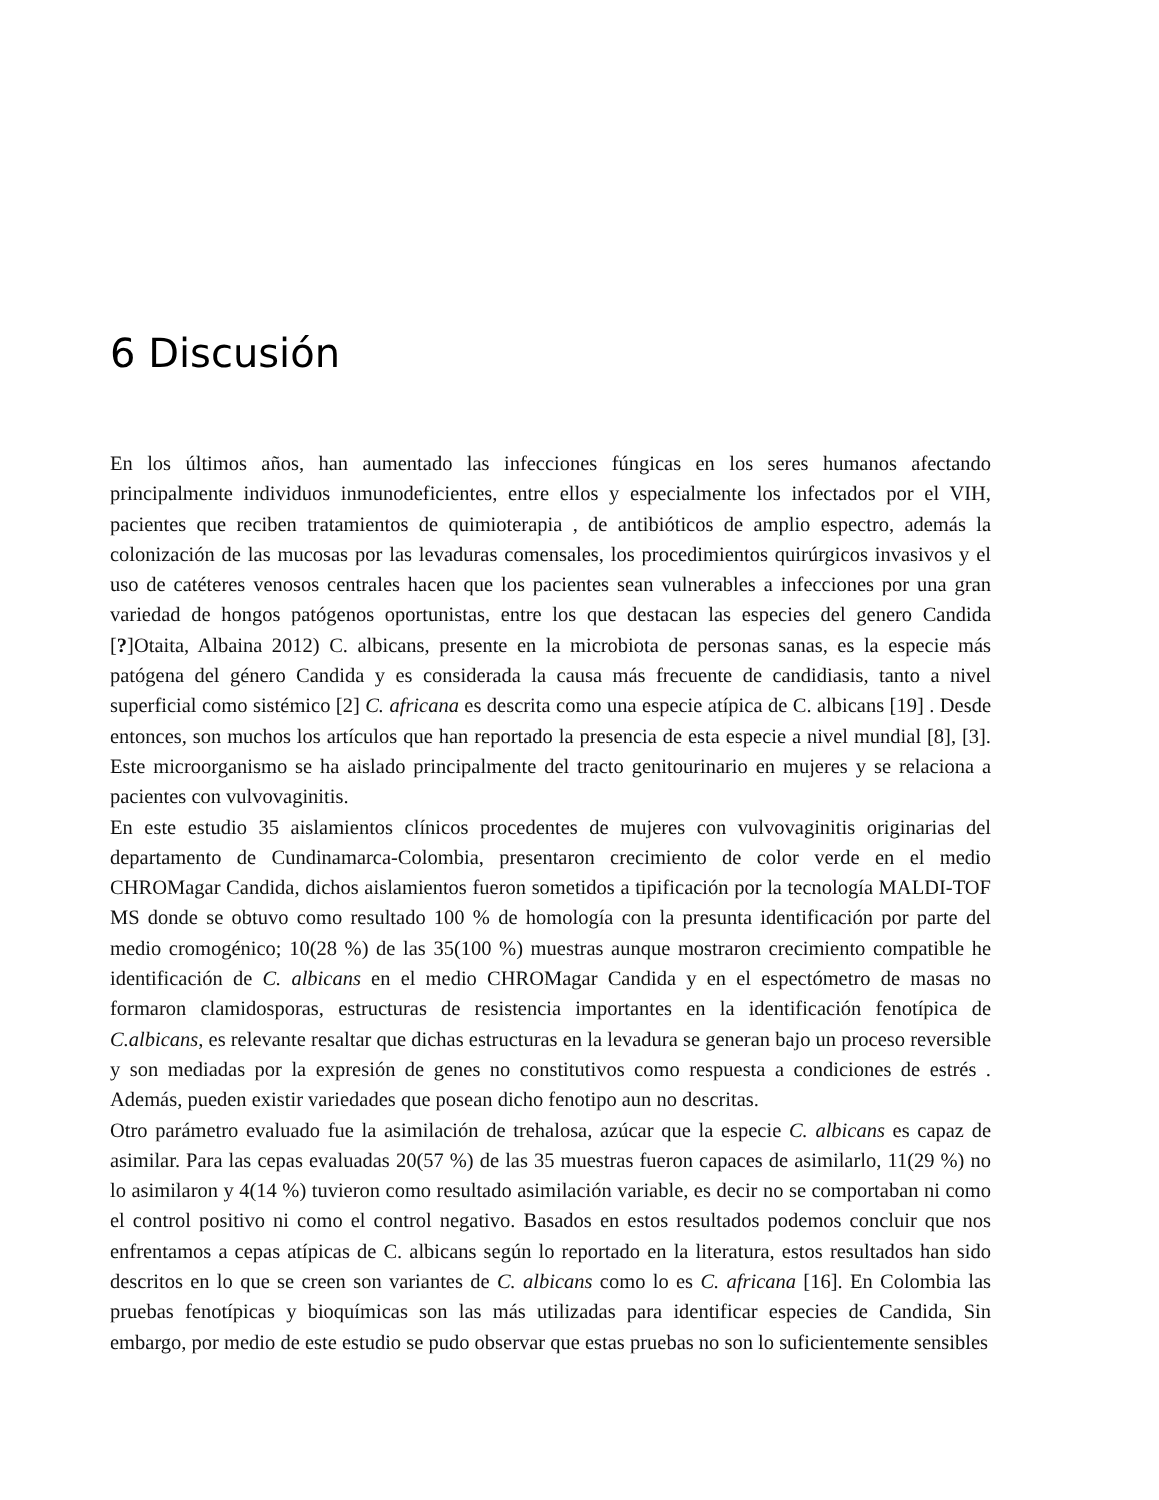6 Discusión
En los últimos años, han aumentado las infecciones fúngicas en los seres humanos afectando principalmente individuos inmunodeficientes, entre ellos y especialmente los infectados por el VIH, pacientes que reciben tratamientos de quimioterapia , de antibióticos de amplio espectro, además la colonización de las mucosas por las levaduras comensales, los procedimientos quirúrgicos invasivos y el uso de catéteres venosos centrales hacen que los pacientes sean vulnerables a infecciones por una gran variedad de hongos patógenos oportunistas, entre los que destacan las especies del genero Candida [?]Otaita, Albaina 2012) C. albicans, presente en la microbiota de personas sanas, es la especie más patógena del género Candida y es considerada la causa más frecuente de candidiasis, tanto a nivel superficial como sistémico [2] C. africana es descrita como una especie atípica de C. albicans [19] . Desde entonces, son muchos los artículos que han reportado la presencia de esta especie a nivel mundial [8], [3]. Este microorganismo se ha aislado principalmente del tracto genitourinario en mujeres y se relaciona a pacientes con vulvovaginitis.
En este estudio 35 aislamientos clínicos procedentes de mujeres con vulvovaginitis originarias del departamento de Cundinamarca-Colombia, presentaron crecimiento de color verde en el medio CHROMagar Candida, dichos aislamientos fueron sometidos a tipificación por la tecnología MALDI-TOF MS donde se obtuvo como resultado 100 % de homología con la presunta identificación por parte del medio cromogénico; 10(28 %) de las 35(100 %) muestras aunque mostraron crecimiento compatible he identificación de C. albicans en el medio CHROMagar Candida y en el espectómetro de masas no formaron clamidosporas, estructuras de resistencia importantes en la identificación fenotípica de C.albicans, es relevante resaltar que dichas estructuras en la levadura se generan bajo un proceso reversible y son mediadas por la expresión de genes no constitutivos como respuesta a condiciones de estrés . Además, pueden existir variedades que posean dicho fenotipo aun no descritas.
Otro parámetro evaluado fue la asimilación de trehalosa, azúcar que la especie C. albicans es capaz de asimilar. Para las cepas evaluadas 20(57 %) de las 35 muestras fueron capaces de asimilarlo, 11(29 %) no lo asimilaron y 4(14 %) tuvieron como resultado asimilación variable, es decir no se comportaban ni como el control positivo ni como el control negativo. Basados en estos resultados podemos concluir que nos enfrentamos a cepas atípicas de C. albicans según lo reportado en la literatura, estos resultados han sido descritos en lo que se creen son variantes de C. albicans como lo es C. africana [16]. En Colombia las pruebas fenotípicas y bioquímicas son las más utilizadas para identificar especies de Candida, Sin embargo, por medio de este estudio se pudo observar que estas pruebas no son lo suficientemente sensibles